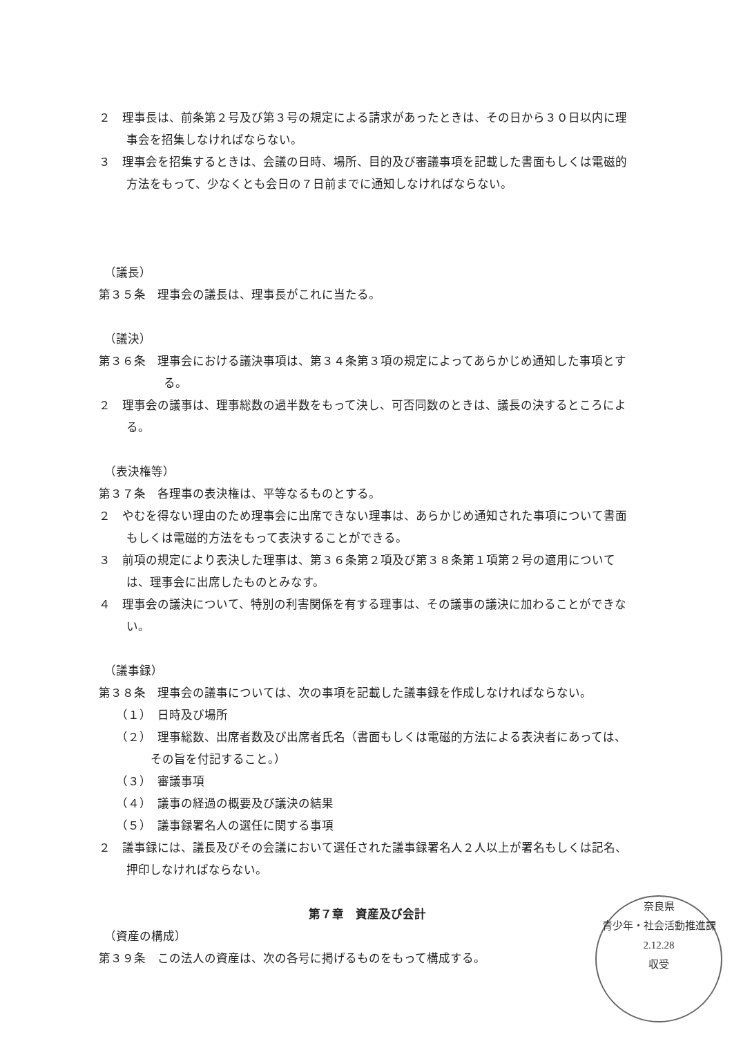２　理事長は、前条第２号及び第３号の規定による請求があったときは、その日から３０日以内に理事会を招集しなければならない。
３　理事会を招集するときは、会議の日時、場所、目的及び審議事項を記載した書面もしくは電磁的方法をもって、少なくとも会日の７日前までに通知しなければならない。
（議長）
第３５条　理事会の議長は、理事長がこれに当たる。
（議決）
第３６条　理事会における議決事項は、第３４条第３項の規定によってあらかじめ通知した事項とする。
２　理事会の議事は、理事総数の過半数をもって決し、可否同数のときは、議長の決するところによる。
（表決権等）
第３７条　各理事の表決権は、平等なるものとする。
２　やむを得ない理由のため理事会に出席できない理事は、あらかじめ通知された事項について書面もしくは電磁的方法をもって表決することができる。
３　前項の規定により表決した理事は、第３６条第２項及び第３８条第１項第２号の適用については、理事会に出席したものとみなす。
４　理事会の議決について、特別の利害関係を有する理事は、その議事の議決に加わることができない。
（議事録）
第３８条　理事会の議事については、次の事項を記載した議事録を作成しなければならない。
（１）　日時及び場所
（２）　理事総数、出席者数及び出席者氏名（書面もしくは電磁的方法による表決者にあっては、その旨を付記すること。）
（３）　審議事項
（４）　議事の経過の概要及び議決の結果
（５）　議事録署名人の選任に関する事項
２　議事録には、議長及びその会議において選任された議事録署名人２人以上が署名もしくは記名、押印しなければならない。
第７章　資産及び会計
（資産の構成）
第３９条　この法人の資産は、次の各号に掲げるものをもって構成する。
奈良県
青少年・社会活動推進課
2.12.28
収受